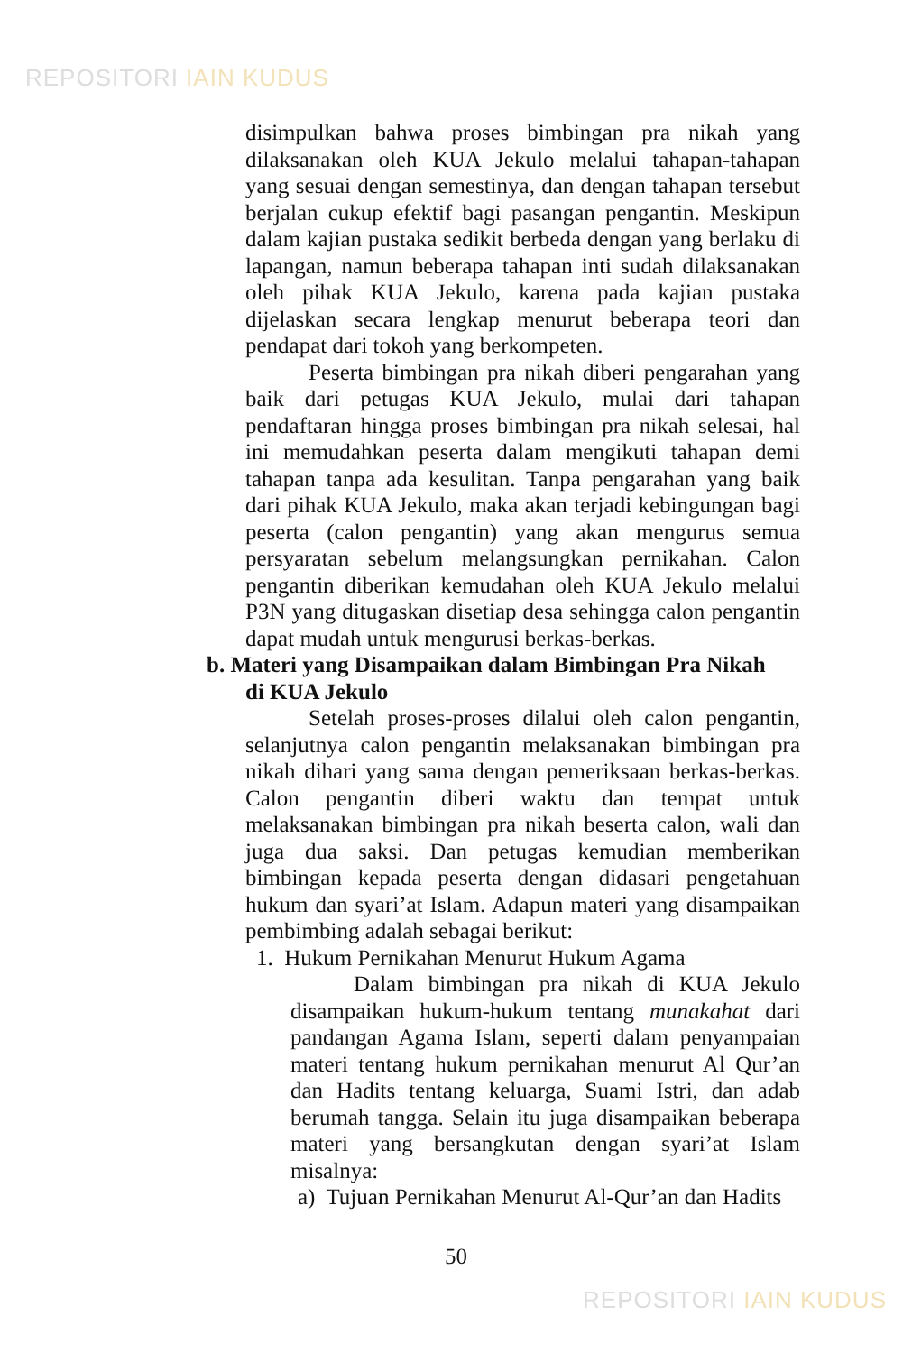REPOSITORI IAIN KUDUS
disimpulkan bahwa proses bimbingan pra nikah yang dilaksanakan oleh KUA Jekulo melalui tahapan-tahapan yang sesuai dengan semestinya, dan dengan tahapan tersebut berjalan cukup efektif bagi pasangan pengantin. Meskipun dalam kajian pustaka sedikit berbeda dengan yang berlaku di lapangan, namun beberapa tahapan inti sudah dilaksanakan oleh pihak KUA Jekulo, karena pada kajian pustaka dijelaskan secara lengkap menurut beberapa teori dan pendapat dari tokoh yang berkompeten.
Peserta bimbingan pra nikah diberi pengarahan yang baik dari petugas KUA Jekulo, mulai dari tahapan pendaftaran hingga proses bimbingan pra nikah selesai, hal ini memudahkan peserta dalam mengikuti tahapan demi tahapan tanpa ada kesulitan. Tanpa pengarahan yang baik dari pihak KUA Jekulo, maka akan terjadi kebingungan bagi peserta (calon pengantin) yang akan mengurus semua persyaratan sebelum melangsungkan pernikahan. Calon pengantin diberikan kemudahan oleh KUA Jekulo melalui P3N yang ditugaskan disetiap desa sehingga calon pengantin dapat mudah untuk mengurusi berkas-berkas.
b. Materi yang Disampaikan dalam Bimbingan Pra Nikah
di KUA Jekulo
Setelah proses-proses dilalui oleh calon pengantin, selanjutnya calon pengantin melaksanakan bimbingan pra nikah dihari yang sama dengan pemeriksaan berkas-berkas. Calon pengantin diberi waktu dan tempat untuk melaksanakan bimbingan pra nikah beserta calon, wali dan juga dua saksi. Dan petugas kemudian memberikan bimbingan kepada peserta dengan didasari pengetahuan hukum dan syari’at Islam. Adapun materi yang disampaikan pembimbing adalah sebagai berikut:
1. Hukum Pernikahan Menurut Hukum Agama
Dalam bimbingan pra nikah di KUA Jekulo disampaikan hukum-hukum tentang munakahat dari pandangan Agama Islam, seperti dalam penyampaian materi tentang hukum pernikahan menurut Al Qur’an dan Hadits tentang keluarga, Suami Istri, dan adab berumah tangga. Selain itu juga disampaikan beberapa materi yang bersangkutan dengan syari’at Islam misalnya:
a) Tujuan Pernikahan Menurut Al-Qur’an dan Hadits
50
REPOSITORI IAIN KUDUS